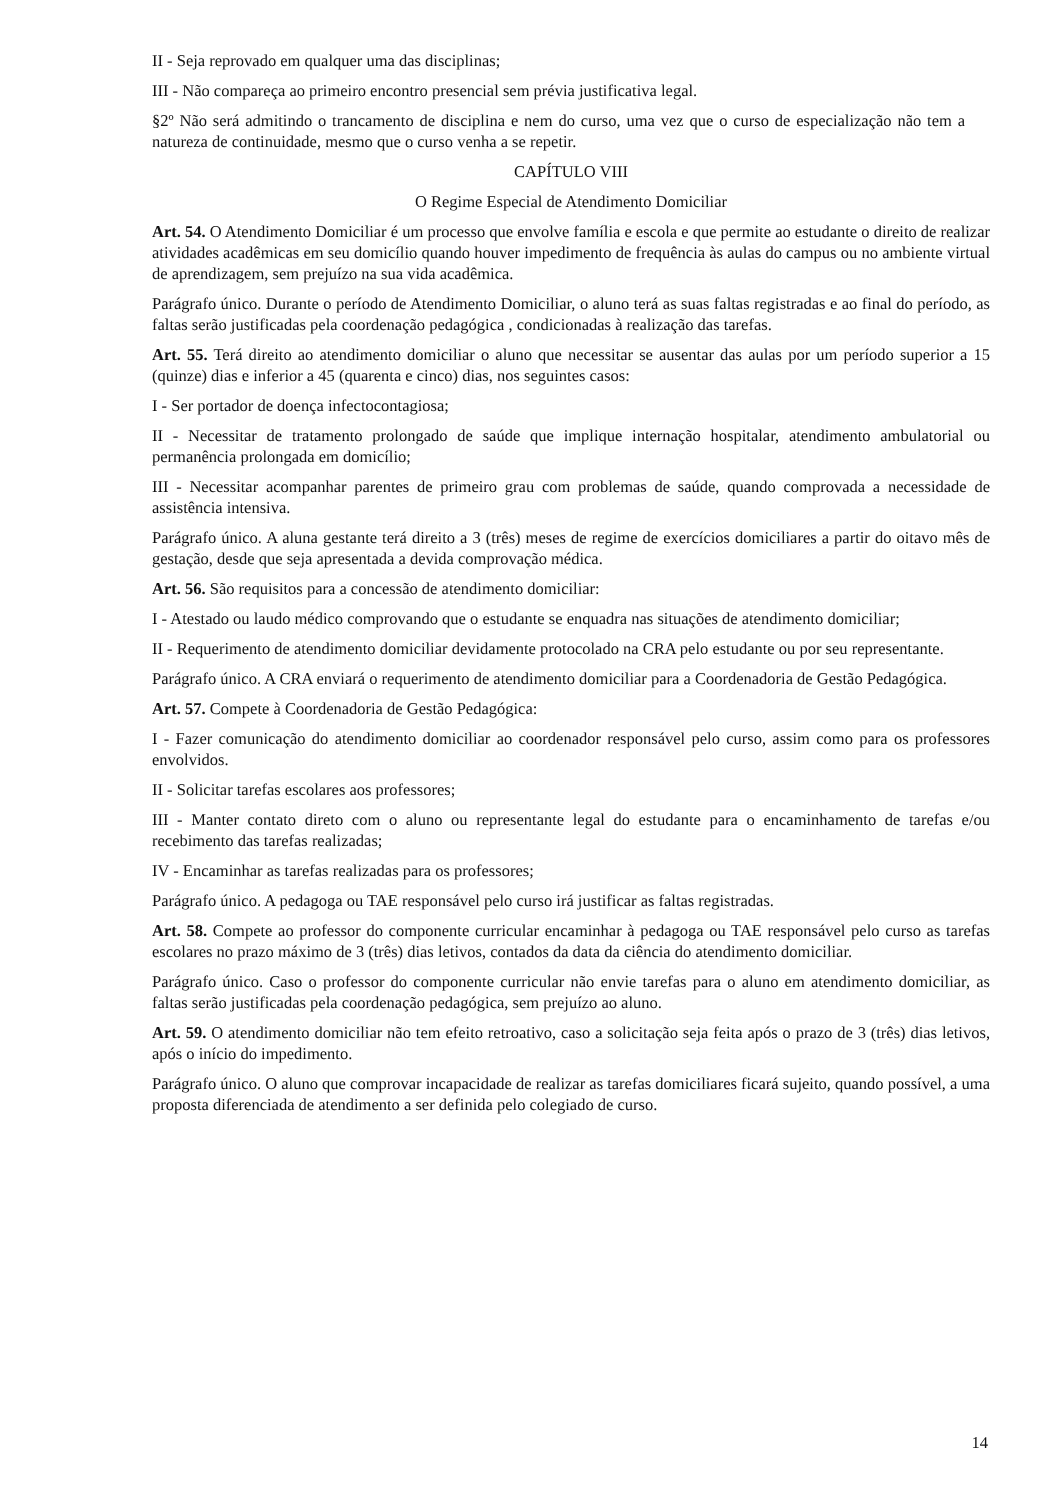II - Seja reprovado em qualquer uma das disciplinas;
III - Não compareça ao primeiro encontro presencial sem prévia justificativa legal.
§2º Não será admitindo o trancamento de disciplina e nem do curso, uma vez que o curso de especialização não tem a natureza de continuidade, mesmo que o curso venha a se repetir.
CAPÍTULO VIII
O Regime Especial de Atendimento Domiciliar
Art. 54. O Atendimento Domiciliar é um processo que envolve família e escola e que permite ao estudante o direito de realizar atividades acadêmicas em seu domicílio quando houver impedimento de frequência às aulas do campus ou no ambiente virtual de aprendizagem, sem prejuízo na sua vida acadêmica.
Parágrafo único. Durante o período de Atendimento Domiciliar, o aluno terá as suas faltas registradas e ao final do período, as faltas serão justificadas pela coordenação pedagógica , condicionadas à realização das tarefas.
Art. 55. Terá direito ao atendimento domiciliar o aluno que necessitar se ausentar das aulas por um período superior a 15 (quinze) dias e inferior a 45 (quarenta e cinco) dias, nos seguintes casos:
I - Ser portador de doença infectocontagiosa;
II - Necessitar de tratamento prolongado de saúde que implique internação hospitalar, atendimento ambulatorial ou permanência prolongada em domicílio;
III - Necessitar acompanhar parentes de primeiro grau com problemas de saúde, quando comprovada a necessidade de assistência intensiva.
Parágrafo único. A aluna gestante terá direito a 3 (três) meses de regime de exercícios domiciliares a partir do oitavo mês de gestação, desde que seja apresentada a devida comprovação médica.
Art. 56. São requisitos para a concessão de atendimento domiciliar:
I - Atestado ou laudo médico comprovando que o estudante se enquadra nas situações de atendimento domiciliar;
II - Requerimento de atendimento domiciliar devidamente protocolado na CRA pelo estudante ou por seu representante.
Parágrafo único. A CRA enviará o requerimento de atendimento domiciliar para a Coordenadoria de Gestão Pedagógica.
Art. 57. Compete à Coordenadoria de Gestão Pedagógica:
I - Fazer comunicação do atendimento domiciliar ao coordenador responsável pelo curso, assim como para os professores envolvidos.
II - Solicitar tarefas escolares aos professores;
III - Manter contato direto com o aluno ou representante legal do estudante para o encaminhamento de tarefas e/ou recebimento das tarefas realizadas;
IV - Encaminhar as tarefas realizadas para os professores;
Parágrafo único. A pedagoga ou TAE responsável pelo curso irá justificar as faltas registradas.
Art. 58. Compete ao professor do componente curricular encaminhar à pedagoga ou TAE responsável pelo curso as tarefas escolares no prazo máximo de 3 (três) dias letivos, contados da data da ciência do atendimento domiciliar.
Parágrafo único. Caso o professor do componente curricular não envie tarefas para o aluno em atendimento domiciliar, as faltas serão justificadas pela coordenação pedagógica, sem prejuízo ao aluno.
Art. 59. O atendimento domiciliar não tem efeito retroativo, caso a solicitação seja feita após o prazo de 3 (três) dias letivos, após o início do impedimento.
Parágrafo único. O aluno que comprovar incapacidade de realizar as tarefas domiciliares ficará sujeito, quando possível, a uma proposta diferenciada de atendimento a ser definida pelo colegiado de curso.
14